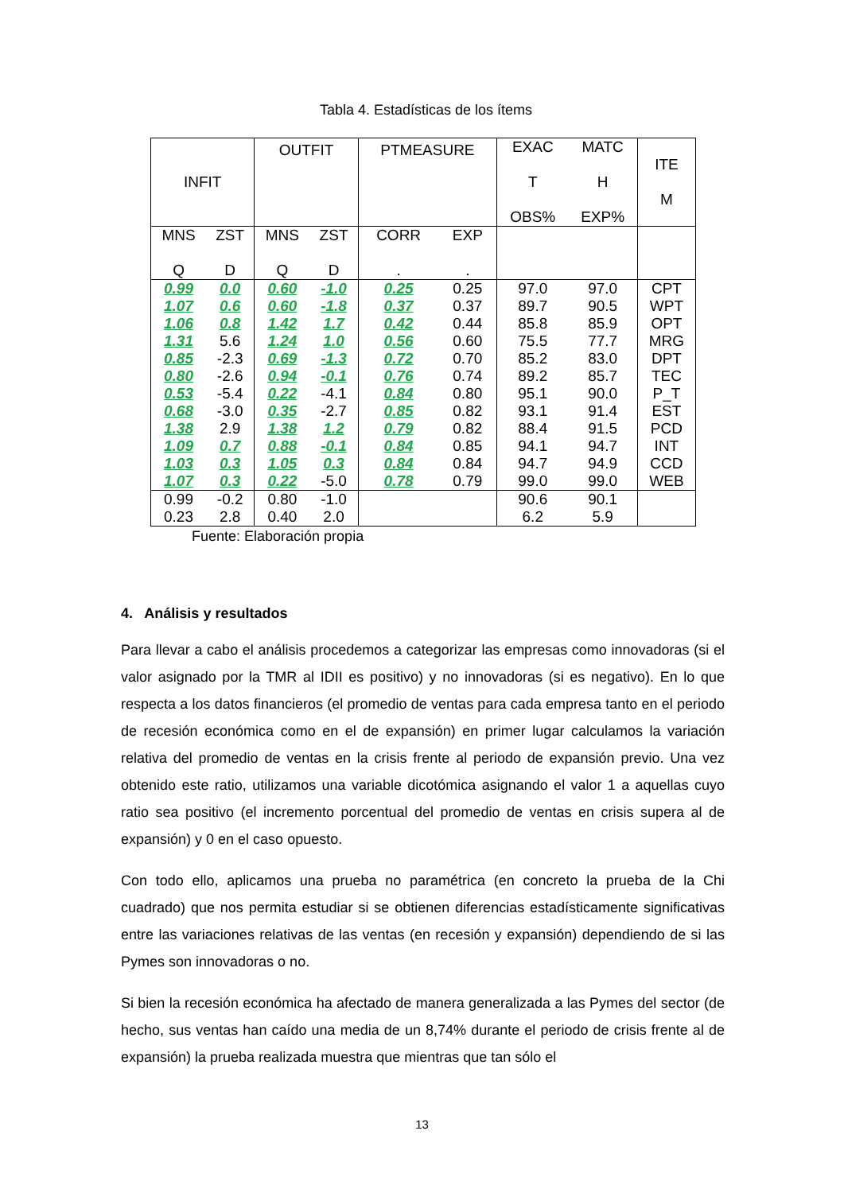Tabla 4. Estadísticas de los ítems
| INFIT | | OUTFIT | | PTMEASURE | | EXAC T OBS% | MATC H EXP% | ITE M |
| --- | --- | --- | --- | --- | --- | --- | --- | --- |
| MNS Q | ZST D | MNS Q | ZST D | CORR . | EXP . | | | |
| 0.99 | 0.0 | 0.60 | -1.0 | 0.25 | 0.25 | 97.0 | 97.0 | CPT |
| 1.07 | 0.6 | 0.60 | -1.8 | 0.37 | 0.37 | 89.7 | 90.5 | WPT |
| 1.06 | 0.8 | 1.42 | 1.7 | 0.42 | 0.44 | 85.8 | 85.9 | OPT |
| 1.31 | 5.6 | 1.24 | 1.0 | 0.56 | 0.60 | 75.5 | 77.7 | MRG |
| 0.85 | -2.3 | 0.69 | -1.3 | 0.72 | 0.70 | 85.2 | 83.0 | DPT |
| 0.80 | -2.6 | 0.94 | -0.1 | 0.76 | 0.74 | 89.2 | 85.7 | TEC |
| 0.53 | -5.4 | 0.22 | -4.1 | 0.84 | 0.80 | 95.1 | 90.0 | P_T |
| 0.68 | -3.0 | 0.35 | -2.7 | 0.85 | 0.82 | 93.1 | 91.4 | EST |
| 1.38 | 2.9 | 1.38 | 1.2 | 0.79 | 0.82 | 88.4 | 91.5 | PCD |
| 1.09 | 0.7 | 0.88 | -0.1 | 0.84 | 0.85 | 94.1 | 94.7 | INT |
| 1.03 | 0.3 | 1.05 | 0.3 | 0.84 | 0.84 | 94.7 | 94.9 | CCD |
| 1.07 | 0.3 | 0.22 | -5.0 | 0.78 | 0.79 | 99.0 | 99.0 | WEB |
| 0.99 | -0.2 | 0.80 | -1.0 | | | 90.6 | 90.1 | |
| 0.23 | 2.8 | 0.40 | 2.0 | | | 6.2 | 5.9 | |
Fuente: Elaboración propia
4. Análisis y resultados
Para llevar a cabo el análisis procedemos a categorizar las empresas como innovadoras (si el valor asignado por la TMR al IDII es positivo) y no innovadoras (si es negativo). En lo que respecta a los datos financieros (el promedio de ventas para cada empresa tanto en el periodo de recesión económica como en el de expansión) en primer lugar calculamos la variación relativa del promedio de ventas en la crisis frente al periodo de expansión previo. Una vez obtenido este ratio, utilizamos una variable dicotómica asignando el valor 1 a aquellas cuyo ratio sea positivo (el incremento porcentual del promedio de ventas en crisis supera al de expansión) y 0 en el caso opuesto.
Con todo ello, aplicamos una prueba no paramétrica (en concreto la prueba de la Chi cuadrado) que nos permita estudiar si se obtienen diferencias estadísticamente significativas entre las variaciones relativas de las ventas (en recesión y expansión) dependiendo de si las Pymes son innovadoras o no.
Si bien la recesión económica ha afectado de manera generalizada a las Pymes del sector (de hecho, sus ventas han caído una media de un 8,74% durante el periodo de crisis frente al de expansión) la prueba realizada muestra que mientras que tan sólo el
13